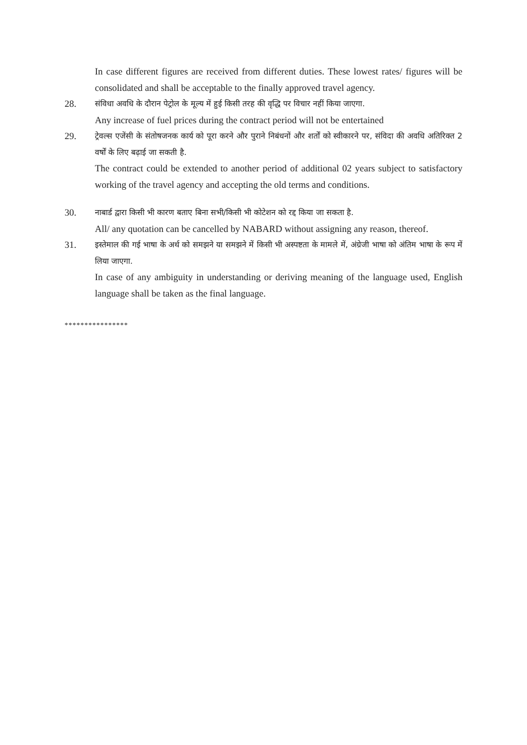In case different figures are received from different duties. These lowest rates/ figures will be consolidated and shall be acceptable to the finally approved travel agency.
28.
संविधा अवधि के दौरान पेट्रोल के मूल्य में हुई किसी तरह की वृद्धि पर विचार नहीं किया जाएगा.
Any increase of fuel prices during the contract period will not be entertained
29.
ट्रेवल्स एजेंसी के संतोषजनक कार्य को पूरा करने और पुराने निबंधनों और शर्तों को स्वीकारने पर, संविदा की अवधि अतिरिक्त 2 वर्षों के लिए बढ़ाई जा सकती है.
The contract could be extended to another period of additional 02 years subject to satisfactory working of the travel agency and accepting the old terms and conditions.
30.
नाबार्ड द्वारा किसी भी कारण बताए बिना सभी/किसी भी कोटेशन को रद्द किया जा सकता है.
All/ any quotation can be cancelled by NABARD without assigning any reason, thereof.
31.
इस्तेमाल की गई भाषा के अर्थ को समझने या समझने में किसी भी अस्पष्टता के मामले में, अंग्रेजी भाषा को अंतिम भाषा के रूप में लिया जाएगा.
In case of any ambiguity in understanding or deriving meaning of the language used, English language shall be taken as the final language.
****************